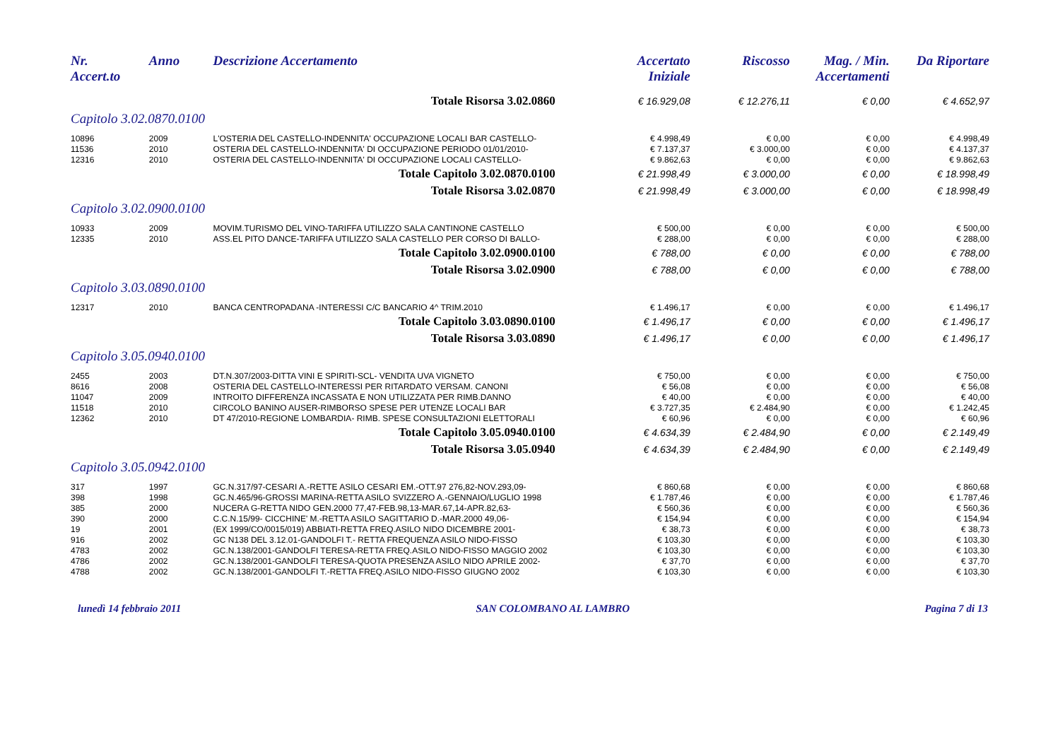| Nr. Accert.to | Anno | Descrizione Accertamento | Accertato Iniziale | Riscosso | Mag. / Min. Accertamenti | Da Riportare |
| --- | --- | --- | --- | --- | --- | --- |
| Totale Risorsa 3.02.0860 | | | € 16.929,08 | € 12.276,11 | € 0,00 | € 4.652,97 |
| Capitolo 3.02.0870.0100 | | | | | | |
| 10896 | 2009 | L'OSTERIA DEL CASTELLO-INDENNITA' OCCUPAZIONE LOCALI BAR CASTELLO- | € 4.998,49 | € 0,00 | € 0,00 | € 4.998,49 |
| 11536 | 2010 | OSTERIA DEL CASTELLO-INDENNITA' DI OCCUPAZIONE PERIODO 01/01/2010- | € 7.137,37 | € 3.000,00 | € 0,00 | € 4.137,37 |
| 12316 | 2010 | OSTERIA DEL CASTELLO-INDENNITA' DI OCCUPAZIONE LOCALI CASTELLO- | € 9.862,63 | € 0,00 | € 0,00 | € 9.862,63 |
| Totale Capitolo 3.02.0870.0100 | | | € 21.998,49 | € 3.000,00 | € 0,00 | € 18.998,49 |
| Totale Risorsa 3.02.0870 | | | € 21.998,49 | € 3.000,00 | € 0,00 | € 18.998,49 |
| Capitolo 3.02.0900.0100 | | | | | | |
| 10933 | 2009 | MOVIM.TURISMO DEL VINO-TARIFFA UTILIZZO SALA CANTINONE CASTELLO | € 500,00 | € 0,00 | € 0,00 | € 500,00 |
| 12335 | 2010 | ASS.EL PITO DANCE-TARIFFA UTILIZZO SALA CASTELLO PER CORSO DI BALLO- | € 288,00 | € 0,00 | € 0,00 | € 288,00 |
| Totale Capitolo 3.02.0900.0100 | | | € 788,00 | € 0,00 | € 0,00 | € 788,00 |
| Totale Risorsa 3.02.0900 | | | € 788,00 | € 0,00 | € 0,00 | € 788,00 |
| Capitolo 3.03.0890.0100 | | | | | | |
| 12317 | 2010 | BANCA CENTROPADANA -INTERESSI C/C BANCARIO 4^ TRIM.2010 | € 1.496,17 | € 0,00 | € 0,00 | € 1.496,17 |
| Totale Capitolo 3.03.0890.0100 | | | € 1.496,17 | € 0,00 | € 0,00 | € 1.496,17 |
| Totale Risorsa 3.03.0890 | | | € 1.496,17 | € 0,00 | € 0,00 | € 1.496,17 |
| Capitolo 3.05.0940.0100 | | | | | | |
| 2455 | 2003 | DT.N.307/2003-DITTA VINI E SPIRITI-SCL- VENDITA UVA VIGNETO | € 750,00 | € 0,00 | € 0,00 | € 750,00 |
| 8616 | 2008 | OSTERIA DEL CASTELLO-INTERESSI PER RITARDATO VERSAM. CANONI | € 56,08 | € 0,00 | € 0,00 | € 56,08 |
| 11047 | 2009 | INTROITO DIFFERENZA INCASSATA E NON UTILIZZATA PER RIMB.DANNO | € 40,00 | € 0,00 | € 0,00 | € 40,00 |
| 11518 | 2010 | CIRCOLO BANINO AUSER-RIMBORSO SPESE PER UTENZE LOCALI BAR | € 3.727,35 | € 2.484,90 | € 0,00 | € 1.242,45 |
| 12362 | 2010 | DT 47/2010-REGIONE LOMBARDIA- RIMB. SPESE CONSULTAZIONI ELETTORALI | € 60,96 | € 0,00 | € 0,00 | € 60,96 |
| Totale Capitolo 3.05.0940.0100 | | | € 4.634,39 | € 2.484,90 | € 0,00 | € 2.149,49 |
| Totale Risorsa 3.05.0940 | | | € 4.634,39 | € 2.484,90 | € 0,00 | € 2.149,49 |
| Capitolo 3.05.0942.0100 | | | | | | |
| 317 | 1997 | GC.N.317/97-CESARI A.-RETTE ASILO CESARI EM.-OTT.97 276,82-NOV.293,09- | € 860,68 | € 0,00 | € 0,00 | € 860,68 |
| 398 | 1998 | GC.N.465/96-GROSSI MARINA-RETTA ASILO SVIZZERO A.-GENNAIO/LUGLIO 1998 | € 1.787,46 | € 0,00 | € 0,00 | € 1.787,46 |
| 385 | 2000 | NUCERA G-RETTA NIDO GEN.2000 77,47-FEB.98,13-MAR.67,14-APR.82,63- | € 560,36 | € 0,00 | € 0,00 | € 560,36 |
| 390 | 2000 | C.C.N.15/99- CICCHINE' M.-RETTA ASILO SAGITTARIO D.-MAR.2000 49,06- | € 154,94 | € 0,00 | € 0,00 | € 154,94 |
| 19 | 2001 | (EX 1999/CO/0015/019) ABBIATI-RETTA FREQ.ASILO NIDO DICEMBRE 2001- | € 38,73 | € 0,00 | € 0,00 | € 38,73 |
| 916 | 2002 | GC N138 DEL 3.12.01-GANDOLFI T.- RETTA FREQUENZA ASILO NIDO-FISSO | € 103,30 | € 0,00 | € 0,00 | € 103,30 |
| 4783 | 2002 | GC.N.138/2001-GANDOLFI TERESA-RETTA FREQ.ASILO NIDO-FISSO MAGGIO 2002 | € 103,30 | € 0,00 | € 0,00 | € 103,30 |
| 4786 | 2002 | GC.N.138/2001-GANDOLFI TERESA-QUOTA PRESENZA ASILO NIDO APRILE 2002- | € 37,70 | € 0,00 | € 0,00 | € 37,70 |
| 4788 | 2002 | GC.N.138/2001-GANDOLFI T.-RETTA FREQ.ASILO NIDO-FISSO GIUGNO 2002 | € 103,30 | € 0,00 | € 0,00 | € 103,30 |
lunedì 14 febbraio 2011 SAN COLOMBANO AL LAMBRO Pagina 7 di 13